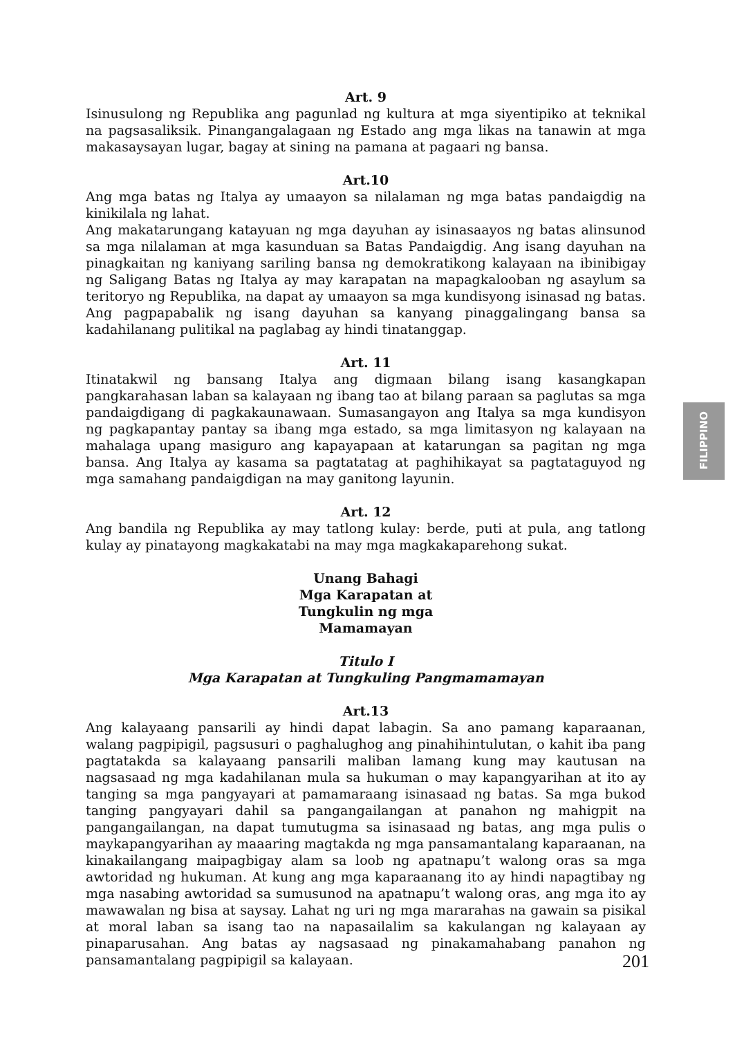Art. 9
Isinusulong ng Republika ang pagunlad ng kultura at mga siyentipiko at teknikal na pagsasaliksik. Pinangangalagaan ng Estado ang mga likas na tanawin at mga makasaysayan lugar, bagay at sining na pamana at pagaari ng bansa.
Art.10
Ang mga batas ng Italya ay umaayon sa nilalaman ng mga batas pandaigdig na kinikilala ng lahat.
Ang makatarungang katayuan ng mga dayuhan ay isinasaayos ng batas alinsunod sa mga nilalaman at mga kasunduan sa Batas Pandaigdig. Ang isang dayuhan na pinagkaitan ng kaniyang sariling bansa ng demokratikong kalayaan na ibinibigay ng Saligang Batas ng Italya ay may karapatan na mapagkalooban ng asaylum sa teritoryo ng Republika, na dapat ay umaayon sa mga kundisyong isinasad ng batas. Ang pagpapabalik ng isang dayuhan sa kanyang pinaggalingang bansa sa kadahilanang pulitikal na paglabag ay hindi tinatanggap.
Art. 11
Itinatakwil ng bansang Italya ang digmaan bilang isang kasangkapan pangkarahasan laban sa kalayaan ng ibang tao at bilang paraan sa paglutas sa mga pandaigdigang di pagkakaunawaan. Sumasangayon ang Italya sa mga kundisyon ng pagkapantay pantay sa ibang mga estado, sa mga limitasyon ng kalayaan na mahalaga upang masiguro ang kapayapaan at katarungan sa pagitan ng mga bansa. Ang Italya ay kasama sa pagtatatag at paghihikayat sa pagtataguyod ng mga samahang pandaigdigan na may ganitong layunin.
Art. 12
Ang bandila ng Republika ay may tatlong kulay: berde, puti at pula, ang tatlong kulay ay pinatayong magkakatabi na may mga magkakaparehong sukat.
Unang Bahagi
Mga Karapatan at
Tungkulin ng mga
Mamamayan
Titulo I
Mga Karapatan at Tungkuling Pangmamamayan
Art.13
Ang kalayaang pansarili ay hindi dapat labagin. Sa ano pamang kaparaanan, walang pagpipigil, pagsusuri o paghalughog ang pinahihintulutan, o kahit iba pang pagtatakda sa kalayaang pansarili maliban lamang kung may kautusan na nagsasaad ng mga kadahilanan mula sa hukuman o may kapangyarihan at ito ay tanging sa mga pangyayari at pamamaraang isinasaad ng batas. Sa mga bukod tanging pangyayari dahil sa pangangailangan at panahon ng mahigpit na pangangailangan, na dapat tumutugma sa isinasaad ng batas, ang mga pulis o maykapangyarihan ay maaaring magtakda ng mga pansamantalang kaparaanan, na kinakailangang maipagbigay alam sa loob ng apatnapu’t walong oras sa mga awtoridad ng hukuman. At kung ang mga kaparaanang ito ay hindi napagtibay ng mga nasabing awtoridad sa sumusunod na apatnapu’t walong oras, ang mga ito ay mawawalan ng bisa at saysay. Lahat ng uri ng mga mararahas na gawain sa pisikal at moral laban sa isang tao na napasailalim sa kakulangan ng kalayaan ay pinaparusahan. Ang batas ay nagsasaad ng pinakamahabang panahon ng pansamantalang pagpipigil sa kalayaan.
FILIPPINO
201